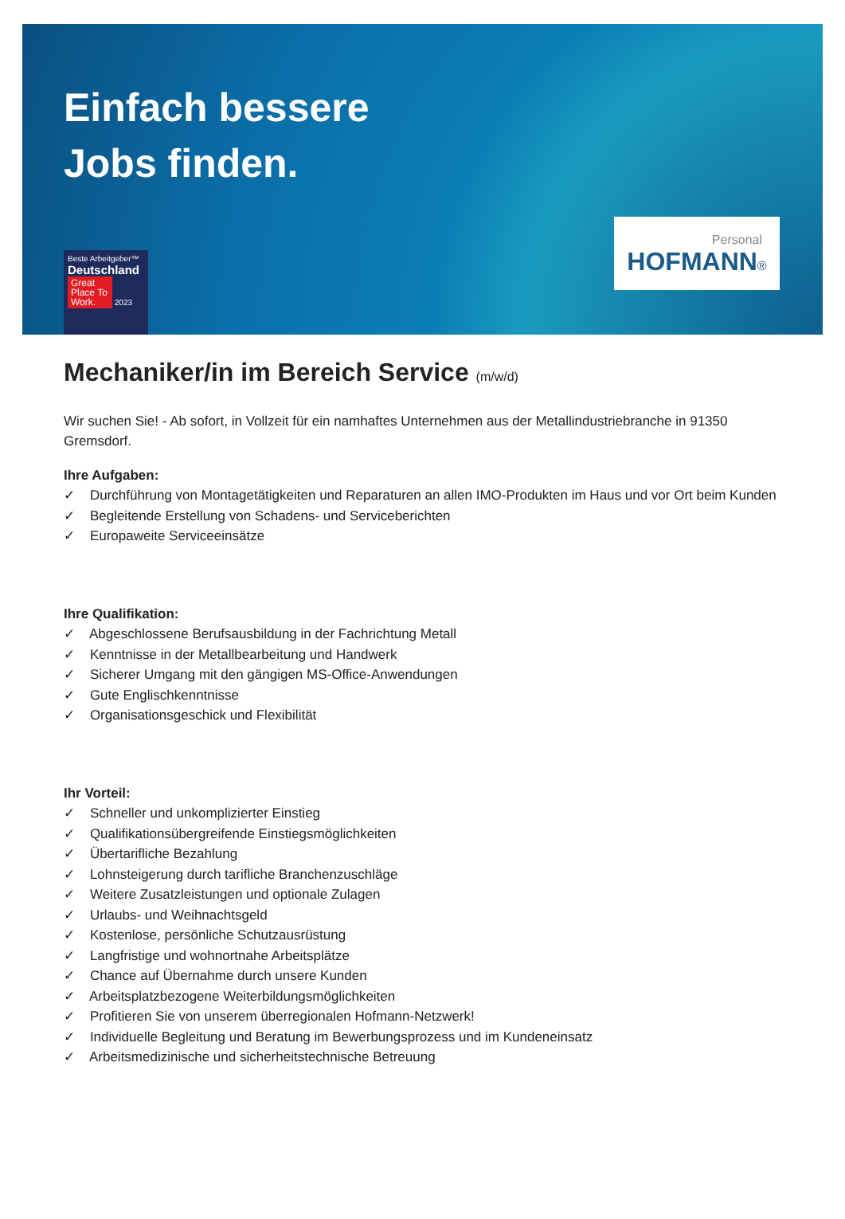Einfach bessere
Jobs finden.
Beste Arbeitgeber™
Deutschland
Great Place To Work. 2023
Personal
HOFMANN®
Mechaniker/in im Bereich Service (m/w/d)
Wir suchen Sie! - Ab sofort, in Vollzeit für ein namhaftes Unternehmen aus der Metallindustriebranche in 91350 Gremsdorf.
Ihre Aufgaben:
✓ Durchführung von Montagetätigkeiten und Reparaturen an allen IMO-Produkten im Haus und vor Ort beim Kunden
✓ Begleitende Erstellung von Schadens- und Serviceberichten
✓ Europaweite Serviceeinsätze
Ihre Qualifikation:
✓ Abgeschlossene Berufsausbildung in der Fachrichtung Metall
✓ Kenntnisse in der Metallbearbeitung und Handwerk
✓ Sicherer Umgang mit den gängigen MS-Office-Anwendungen
✓ Gute Englischkenntnisse
✓ Organisationsgeschick und Flexibilität
Ihr Vorteil:
✓ Schneller und unkomplizierter Einstieg
✓ Qualifikationsübergreifende Einstiegsmöglichkeiten
✓ Übertarifliche Bezahlung
✓ Lohnsteigerung durch tarifliche Branchenzuschläge
✓ Weitere Zusatzleistungen und optionale Zulagen
✓ Urlaubs- und Weihnachtsgeld
✓ Kostenlose, persönliche Schutzausrüstung
✓ Langfristige und wohnortnahe Arbeitsplätze
✓ Chance auf Übernahme durch unsere Kunden
✓ Arbeitsplatzbezogene Weiterbildungsmöglichkeiten
✓ Profitieren Sie von unserem überregionalen Hofmann-Netzwerk!
✓ Individuelle Begleitung und Beratung im Bewerbungsprozess und im Kundeneinsatz
✓ Arbeitsmedizinische und sicherheitstechnische Betreuung